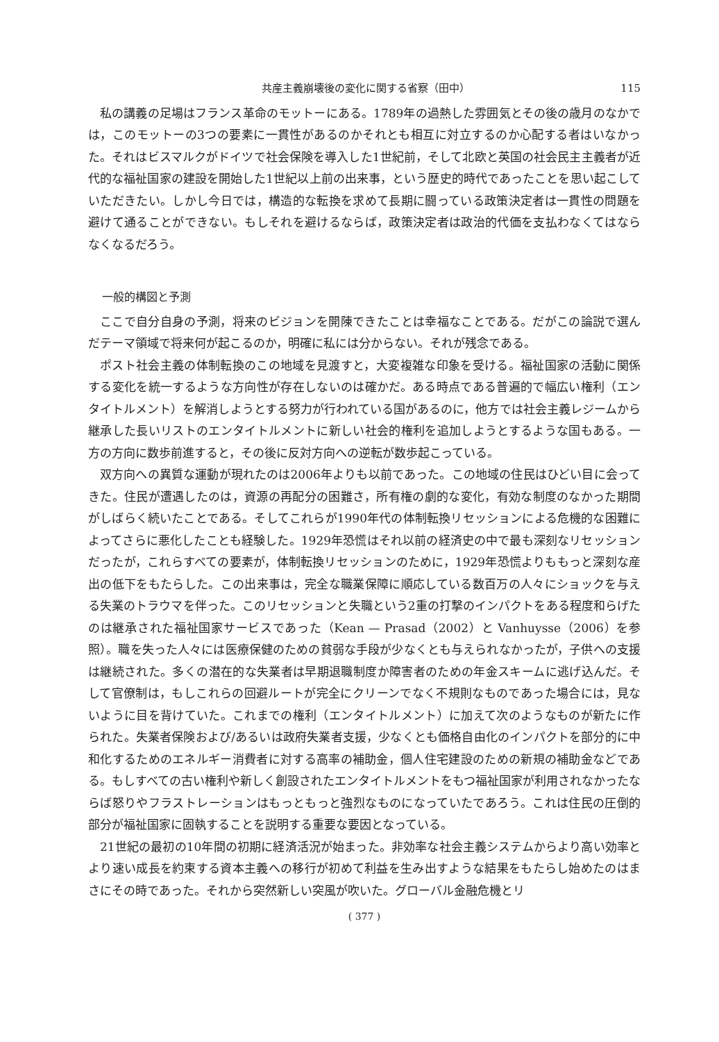共産主義崩壊後の変化に関する省察（田中） 115
私の講義の足場はフランス革命のモットーにある。1789年の過熱した雰囲気とその後の歳月のなかでは，このモットーの3つの要素に一貫性があるのかそれとも相互に対立するのか心配する者はいなかった。それはビスマルクがドイツで社会保険を導入した1世紀前，そして北欧と英国の社会民主主義者が近代的な福祉国家の建設を開始した1世紀以上前の出来事，という歴史的時代であったことを思い起こしていただきたい。しかし今日では，構造的な転換を求めて長期に闘っている政策決定者は一貫性の問題を避けて通ることができない。もしそれを避けるならば，政策決定者は政治的代価を支払わなくてはならなくなるだろう。
一般的構図と予測
ここで自分自身の予測，将来のビジョンを開陳できたことは幸福なことである。だがこの論説で選んだテーマ領域で将来何が起こるのか，明確に私には分からない。それが残念である。
ポスト社会主義の体制転換のこの地域を見渡すと，大変複雑な印象を受ける。福祉国家の活動に関係する変化を統一するような方向性が存在しないのは確かだ。ある時点である普遍的で幅広い権利（エンタイトルメント）を解消しようとする努力が行われている国があるのに，他方では社会主義レジームから継承した長いリストのエンタイトルメントに新しい社会的権利を追加しようとするような国もある。一方の方向に数歩前進すると，その後に反対方向への逆転が数歩起こっている。
双方向への異質な運動が現れたのは2006年よりも以前であった。この地域の住民はひどい目に会ってきた。住民が遭遇したのは，資源の再配分の困難さ，所有権の劇的な変化，有効な制度のなかった期間がしばらく続いたことである。そしてこれらが1990年代の体制転換リセッションによる危機的な困難によってさらに悪化したことも経験した。1929年恐慌はそれ以前の経済史の中で最も深刻なリセッションだったが，これらすべての要素が，体制転換リセッションのために，1929年恐慌よりももっと深刻な産出の低下をもたらした。この出来事は，完全な職業保障に順応している数百万の人々にショックを与える失業のトラウマを伴った。このリセッションと失職という2重の打撃のインパクトをある程度和らげたのは継承された福祉国家サービスであった（Kean — Prasad（2002）と Vanhuysse（2006）を参照）。職を失った人々には医療保健のための貧弱な手段が少なくとも与えられなかったが，子供への支援は継続された。多くの潜在的な失業者は早期退職制度か障害者のための年金スキームに逃げ込んだ。そして官僚制は，もしこれらの回避ルートが完全にクリーンでなく不規則なものであった場合には，見ないように目を背けていた。これまでの権利（エンタイトルメント）に加えて次のようなものが新たに作られた。失業者保険および/あるいは政府失業者支援，少なくとも価格自由化のインパクトを部分的に中和化するためのエネルギー消費者に対する高率の補助金，個人住宅建設のための新規の補助金などである。もしすべての古い権利や新しく創設されたエンタイトルメントをもつ福祉国家が利用されなかったならば怒りやフラストレーションはもっともっと強烈なものになっていたであろう。これは住民の圧倒的部分が福祉国家に固執することを説明する重要な要因となっている。
21世紀の最初の10年間の初期に経済活況が始まった。非効率な社会主義システムからより高い効率とより速い成長を約束する資本主義への移行が初めて利益を生み出すような結果をもたらし始めたのはまさにその時であった。それから突然新しい突風が吹いた。グローバル金融危機とリ
( 377 )